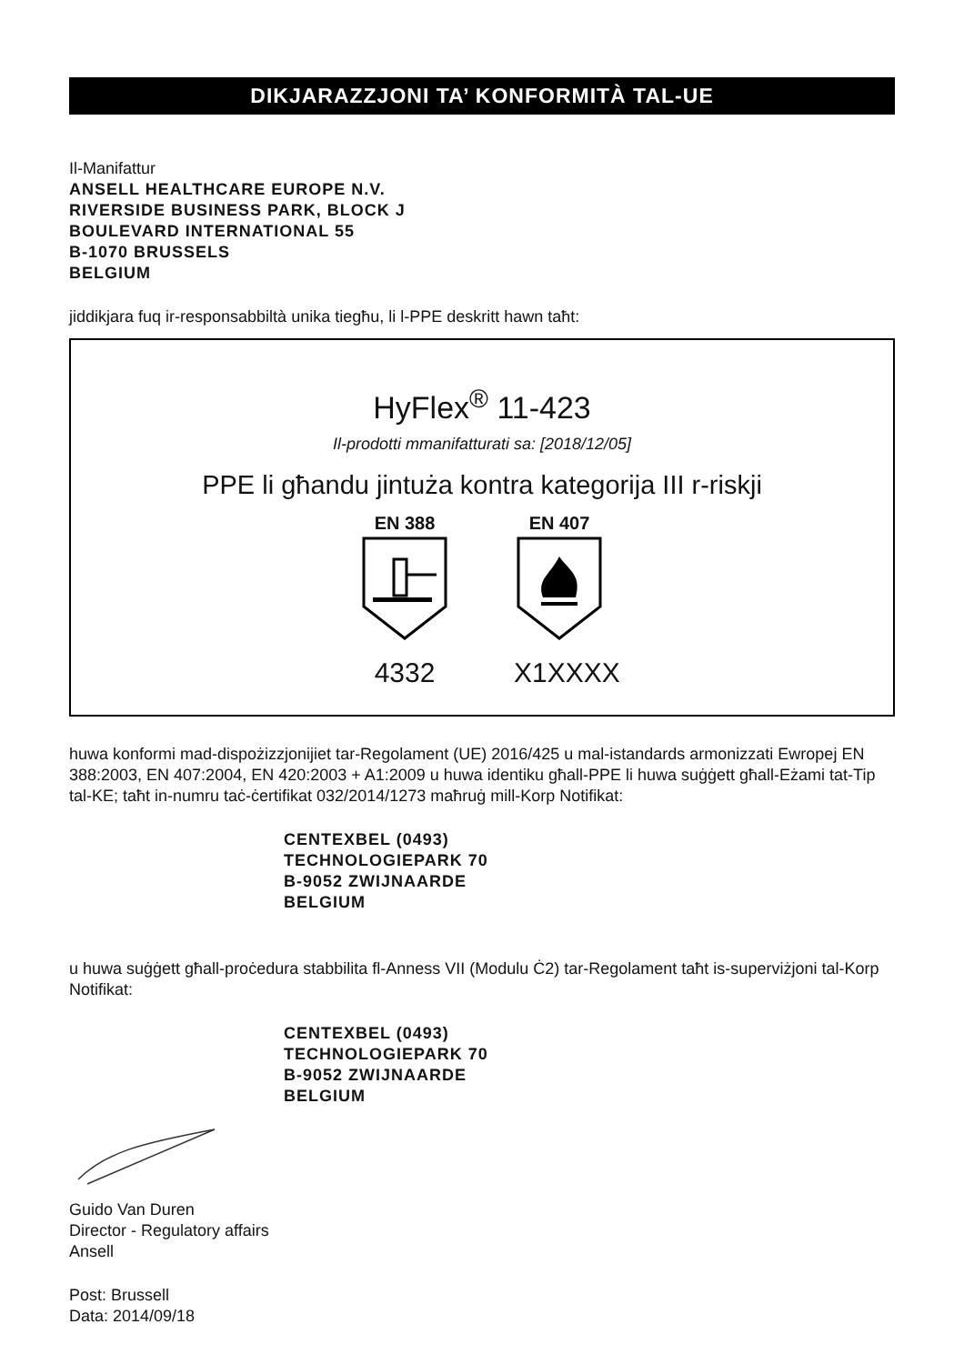DIKJARAZZJONI TA’ KONFORMITÀ TAL-UE
Il-Manifattur
ANSELL HEALTHCARE EUROPE N.V.
RIVERSIDE BUSINESS PARK, BLOCK J
BOULEVARD INTERNATIONAL 55
B-1070 BRUSSELS
BELGIUM
jiddikjara fuq ir-responsabbiltà unika tiegħu, li l-PPE deskritt hawn taħt:
HyFlex<sup>®</sup> 11-423
Il-prodotti mmanifatturati sa: [2018/12/05]
PPE li għandu jintuża kontra kategorija III r-riskji
EN 388
4332
EN 407
X1XXXX
huwa konformi mad-dispożizzjonijiet tar-Regolament (UE) 2016/425 u mal-istandards armonizzati Ewropej EN 388:2003, EN 407:2004, EN 420:2003 + A1:2009 u huwa identiku għall-PPE li huwa suġġett għall-Eżami tat-Tip tal-KE; taħt in-numru taċ-ċertifikat 032/2014/1273 maħruġ mill-Korp Notifikat:
CENTEXBEL (0493)
TECHNOLOGIEPARK 70
B-9052 ZWIJNAARDE
BELGIUM
u huwa suġġett għall-proċedura stabbilita fl-Anness VII (Modulu Ċ2) tar-Regolament taħt is-superviżjoni tal-Korp Notifikat:
CENTEXBEL (0493)
TECHNOLOGIEPARK 70
B-9052 ZWIJNAARDE
BELGIUM
Guido Van Duren
Director - Regulatory affairs
Ansell
Post: Brussell
Data: 2014/09/18